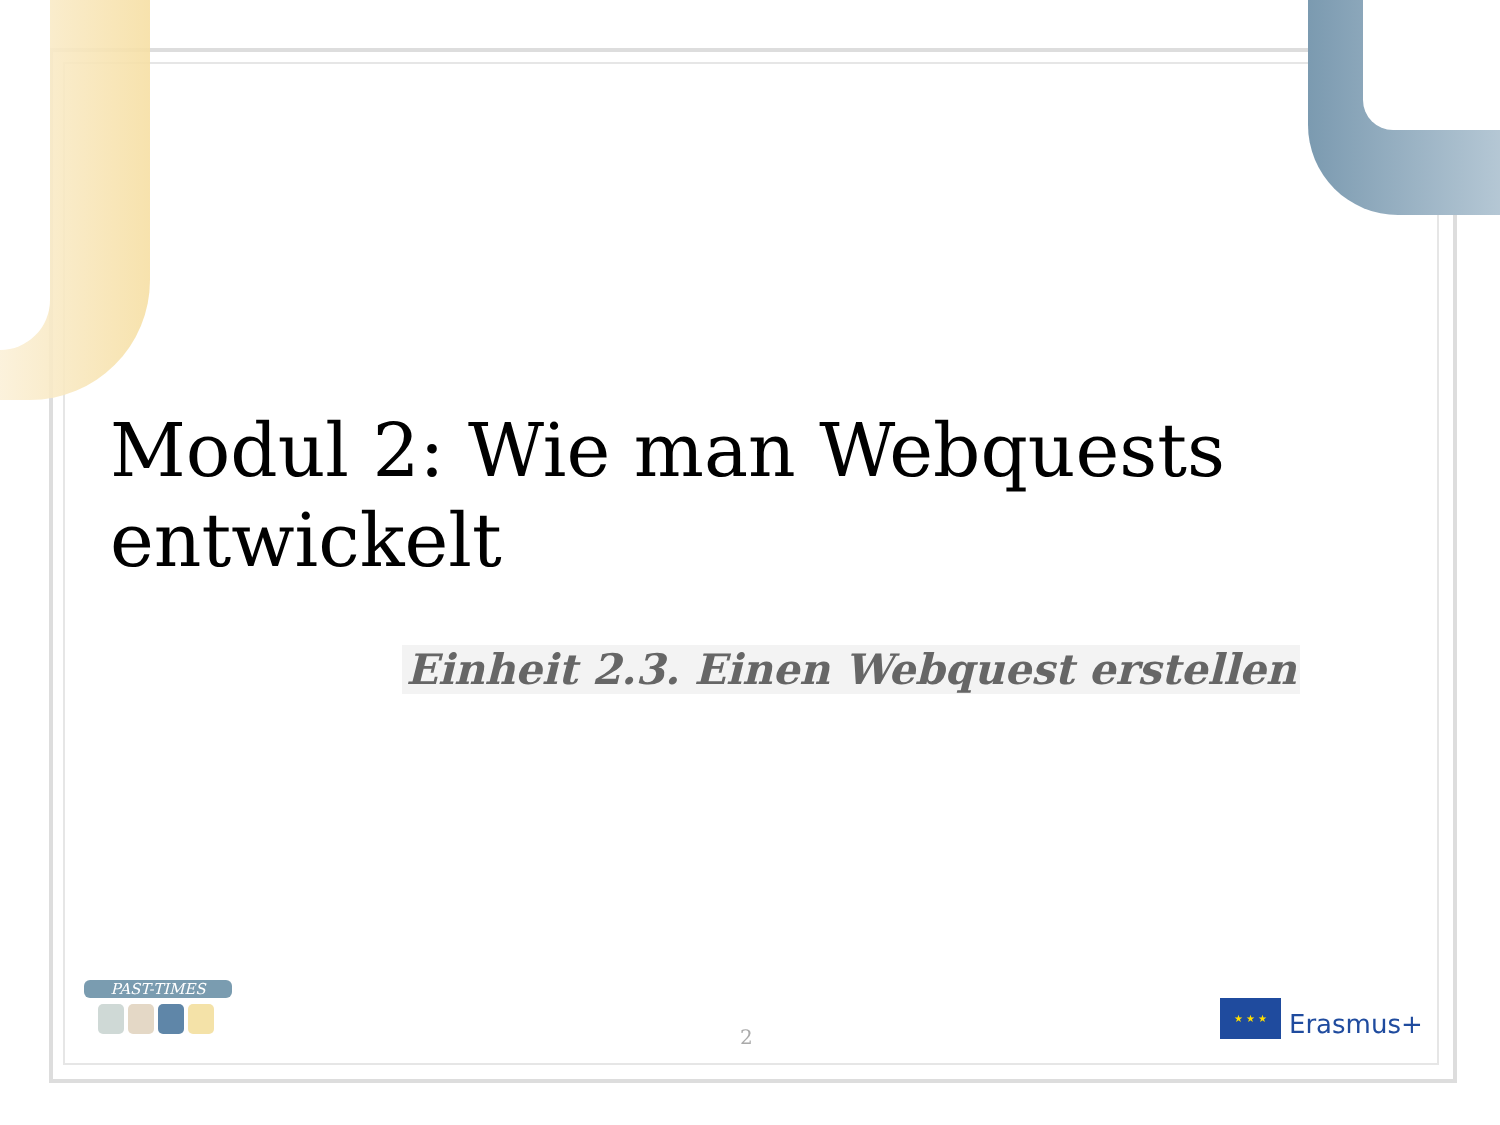Modul 2: Wie man Webquests entwickelt
Einheit 2.3. Einen Webquest erstellen
PAST-TIMES
2
★ ★ ★
Erasmus+